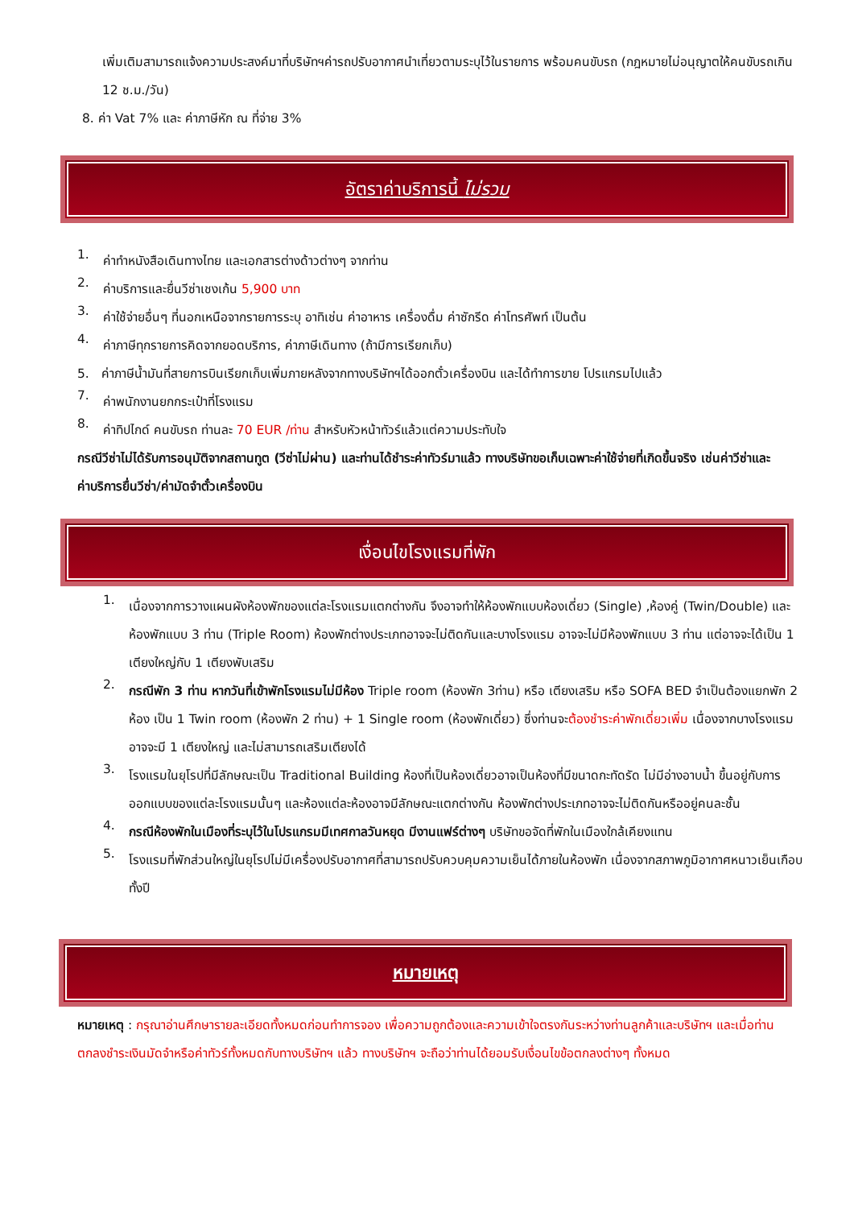เพิ่มเติมสามารถแจ้งความประสงค์มาที่บริษัทฯค่ารถปรับอากาศนำเที่ยวตามระบุไว้ในรายการ พร้อมคนขับรถ (กฎหมายไม่อนุญาตให้คนขับรถเกิน 12 ช.ม./วัน)
8. ค่า Vat 7% และ ค่าภาษีหัก ณ ที่จ่าย 3%
อัตราค่าบริการนี้ ไม่รวม
1.
ค่าทำหนังสือเดินทางไทย และเอกสารต่างด้าวต่างๆ จากท่าน
2.
ค่าบริการและยื่นวีซ่าเชงเก้น 5,900 บาท
3.
ค่าใช้จ่ายอื่นๆ ที่นอกเหนือจากรายการระบุ อาทิเช่น ค่าอาหาร เครื่องดื่ม ค่าซักรีด ค่าโทรศัพท์ เป็นต้น
4.
ค่าภาษีทุกรายการคิดจากยอดบริการ, ค่าภาษีเดินทาง (ถ้ามีการเรียกเก็บ)
5. ค่าภาษีน้ำมันที่สายการบินเรียกเก็บเพิ่มภายหลังจากทางบริษัทฯได้ออกตั๋วเครื่องบิน และได้ทำการขาย โปรแกรมไปแล้ว
7.
ค่าพนักงานยกกระเป๋าที่โรงแรม
8.
ค่าทิปไกด์ คนขับรถ ท่านละ 70 EUR /ท่าน สำหรับหัวหน้าทัวร์แล้วแต่ความประทับใจ
กรณีวีซ่าไม่ได้รับการอนุมัติจากสถานทูต (วีซ่าไม่ผ่าน) และท่านได้ชำระค่าทัวร์มาแล้ว ทางบริษัทขอเก็บเฉพาะค่าใช้จ่ายที่เกิดขึ้นจริง เช่นค่าวีซ่าและค่าบริการยื่นวีซ่า/ค่ามัดจำตั๋วเครื่องบิน
เงื่อนไขโรงแรมที่พัก
1.
เนื่องจากการวางแผนผังห้องพักของแต่ละโรงแรมแตกต่างกัน จึงอาจทำให้ห้องพักแบบห้องเดี่ยว (Single) ,ห้องคู่ (Twin/Double) และห้องพักแบบ 3 ท่าน (Triple Room) ห้องพักต่างประเภทอาจจะไม่ติดกันและบางโรงแรม อาจจะไม่มีห้องพักแบบ 3 ท่าน แต่อาจจะได้เป็น 1 เตียงใหญ่กับ 1 เตียงพับเสริม
2.
กรณีพัก 3 ท่าน หากวันที่เข้าพักโรงแรมไม่มีห้อง Triple room (ห้องพัก 3ท่าน) หรือ เตียงเสริม หรือ SOFA BED จำเป็นต้องแยกพัก 2 ห้อง เป็น 1 Twin room (ห้องพัก 2 ท่าน) + 1 Single room (ห้องพักเดี่ยว) ซึ่งท่านจะต้องชำระค่าพักเดี่ยวเพิ่ม เนื่องจากบางโรงแรมอาจจะมี 1 เตียงใหญ่ และไม่สามารถเสริมเตียงได้
3.
โรงแรมในยุโรปที่มีลักษณะเป็น Traditional Building ห้องที่เป็นห้องเดี่ยวอาจเป็นห้องที่มีขนาดกะทัดรัด ไม่มีอ่างอาบน้ำ ขึ้นอยู่กับการออกแบบของแต่ละโรงแรมนั้นๆ และห้องแต่ละห้องอาจมีลักษณะแตกต่างกัน ห้องพักต่างประเภทอาจจะไม่ติดกันหรืออยู่คนละชั้น
4.
กรณีห้องพักในเมืองที่ระบุไว้ในโปรแกรมมีเทศกาลวันหยุด มีงานแฟร์ต่างๆ บริษัทขอจัดที่พักในเมืองใกล้เคียงแทน
5.
โรงแรมที่พักส่วนใหญ่ในยุโรปไม่มีเครื่องปรับอากาศที่สามารถปรับควบคุมความเย็นได้ภายในห้องพัก เนื่องจากสภาพภูมิอากาศหนาวเย็นเกือบทั้งปี
หมายเหตุ
หมายเหตุ : กรุณาอ่านศึกษารายละเอียดทั้งหมดก่อนทำการจอง เพื่อความถูกต้องและความเข้าใจตรงกันระหว่างท่านลูกค้าและบริษัทฯ และเมื่อท่านตกลงชำระเงินมัดจำหรือค่าทัวร์ทั้งหมดกับทางบริษัทฯ แล้ว ทางบริษัทฯ จะถือว่าท่านได้ยอมรับเงื่อนไขข้อตกลงต่างๆ ทั้งหมด